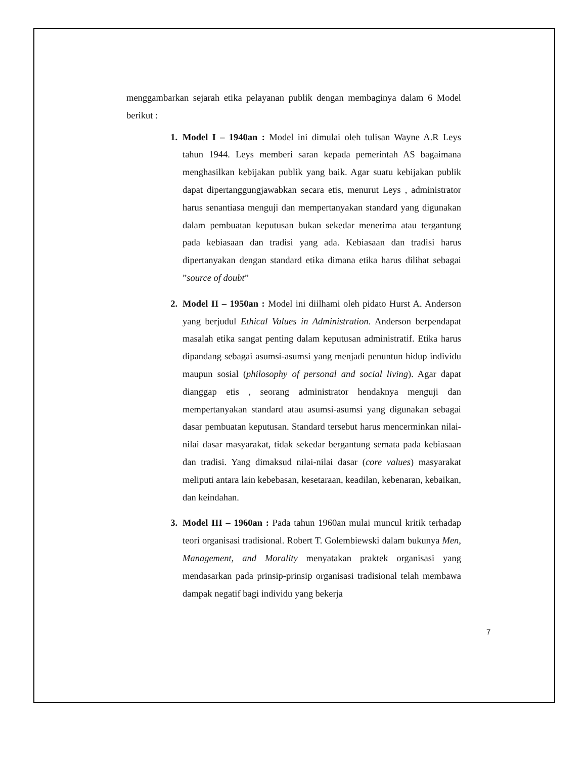menggambarkan sejarah etika pelayanan publik dengan membaginya dalam 6 Model berikut :
1. Model I – 1940an : Model ini dimulai oleh tulisan Wayne A.R Leys tahun 1944. Leys memberi saran kepada pemerintah AS bagaimana menghasilkan kebijakan publik yang baik. Agar suatu kebijakan publik dapat dipertanggungjawabkan secara etis, menurut Leys , administrator harus senantiasa menguji dan mempertanyakan standard yang digunakan dalam pembuatan keputusan bukan sekedar menerima atau tergantung pada kebiasaan dan tradisi yang ada. Kebiasaan dan tradisi harus dipertanyakan dengan standard etika dimana etika harus dilihat sebagai ”source of doubt”
2. Model II – 1950an : Model ini diilhami oleh pidato Hurst A. Anderson yang berjudul Ethical Values in Administration. Anderson berpendapat masalah etika sangat penting dalam keputusan administratif. Etika harus dipandang sebagai asumsi-asumsi yang menjadi penuntun hidup individu maupun sosial (philosophy of personal and social living). Agar dapat dianggap etis , seorang administrator hendaknya menguji dan mempertanyakan standard atau asumsi-asumsi yang digunakan sebagai dasar pembuatan keputusan. Standard tersebut harus mencerminkan nilai-nilai dasar masyarakat, tidak sekedar bergantung semata pada kebiasaan dan tradisi. Yang dimaksud nilai-nilai dasar (core values) masyarakat meliputi antara lain kebebasan, kesetaraan, keadilan, kebenaran, kebaikan, dan keindahan.
3. Model III – 1960an : Pada tahun 1960an mulai muncul kritik terhadap teori organisasi tradisional. Robert T. Golembiewski dalam bukunya Men, Management, and Morality menyatakan praktek organisasi yang mendasarkan pada prinsip-prinsip organisasi tradisional telah membawa dampak negatif bagi individu yang bekerja
7